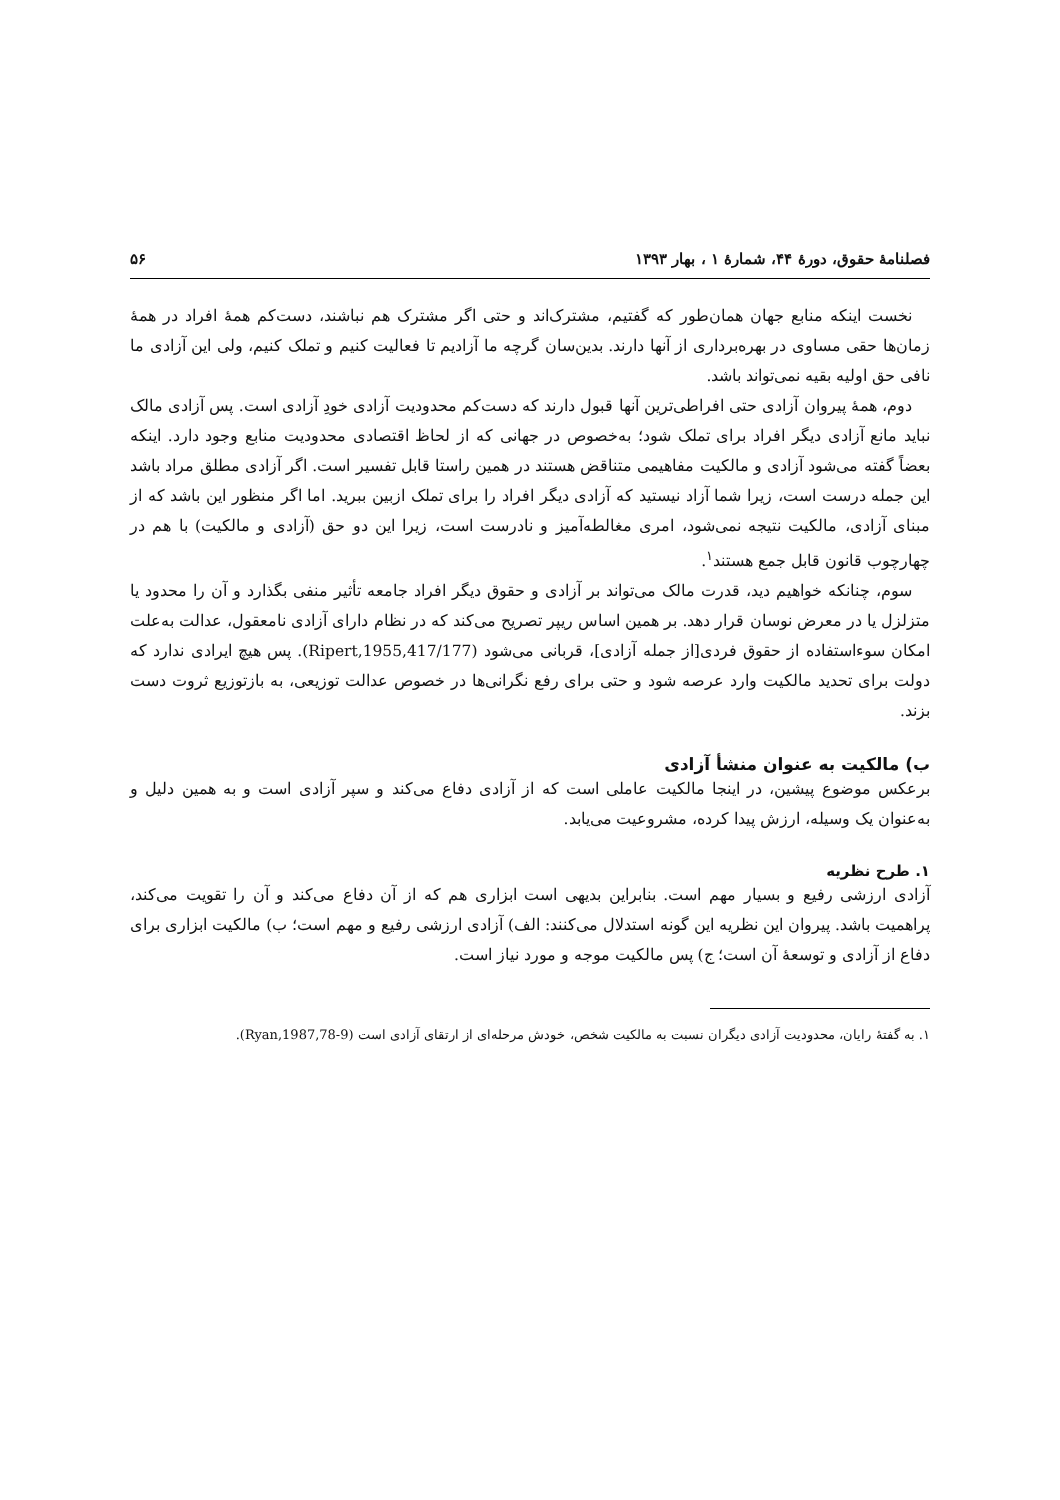فصلنامهٔ حقوق، دورهٔ ۴۴، شمارهٔ ۱ ، بهار ۱۳۹۳ ۵۶
نخست اینکه منابع جهان همان‌طور که گفتیم، مشترک‌اند و حتی اگر مشترک هم نباشند، دست‌کم همهٔ افراد در همهٔ زمان‌ها حقی مساوی در بهره‌برداری از آنها دارند. بدین‌سان گرچه ما آزادیم تا فعالیت کنیم و تملک کنیم، ولی این آزادی ما نافی حق اولیه بقیه نمی‌تواند باشد.
دوم، همهٔ پیروان آزادی حتی افراطی‌ترین آنها قبول دارند که دست‌کم محدودیت آزادی خودِ آزادی است. پس آزادی مالک نباید مانع آزادی دیگر افراد برای تملک شود؛ به‌خصوص در جهانی که از لحاظ اقتصادی محدودیت منابع وجود دارد. اینکه بعضاً گفته می‌شود آزادی و مالکیت مفاهیمی متناقض هستند در همین راستا قابل تفسیر است. اگر آزادی مطلق مراد باشد این جمله درست است، زیرا شما آزاد نیستید که آزادی دیگر افراد را برای تملک ازبین ببرید. اما اگر منظور این باشد که از مبنای آزادی، مالکیت نتیجه نمی‌شود، امری مغالطه‌آمیز و نادرست است، زیرا این دو حق (آزادی و مالکیت) با هم در چهارچوب قانون قابل جمع هستند<sup>۱</sup>.
سوم، چنانکه خواهیم دید، قدرت مالک می‌تواند بر آزادی و حقوق دیگر افراد جامعه تأثیر منفی بگذارد و آن را محدود یا متزلزل یا در معرض نوسان قرار دهد. بر همین اساس ریپر تصریح می‌کند که در نظام دارای آزادی نامعقول، عدالت به‌علت امکان سوءاستفاده از حقوق فردی[از جمله آزادی]، قربانی می‌شود (Ripert,1955,417/177). پس هیچ ایرادی ندارد که دولت برای تحدید مالکیت وارد عرصه شود و حتی برای رفع نگرانی‌ها در خصوص عدالت توزیعی، به بازتوزیع ثروت دست بزند.
ب) مالکیت به عنوان منشأ آزادی
برعکس موضوع پیشین، در اینجا مالکیت عاملی است که از آزادی دفاع می‌کند و سپر آزادی است و به همین دلیل و به‌عنوان یک وسیله، ارزش پیدا کرده، مشروعیت می‌یابد.
۱. طرح نظریه
آزادی ارزشی رفیع و بسیار مهم است. بنابراین بدیهی است ابزاری هم که از آن دفاع می‌کند و آن را تقویت می‌کند، پراهمیت باشد. پیروان این نظریه این گونه استدلال می‌کنند: الف) آزادی ارزشی رفیع و مهم است؛ ب) مالکیت ابزاری برای دفاع از آزادی و توسعهٔ آن است؛ ج) پس مالکیت موجه و مورد نیاز است.
۱. به گفتهٔ رایان، محدودیت آزادی دیگران نسبت به مالکیت شخص، خودش مرحله‌ای از ارتقای آزادی است (Ryan,1987,78-9).